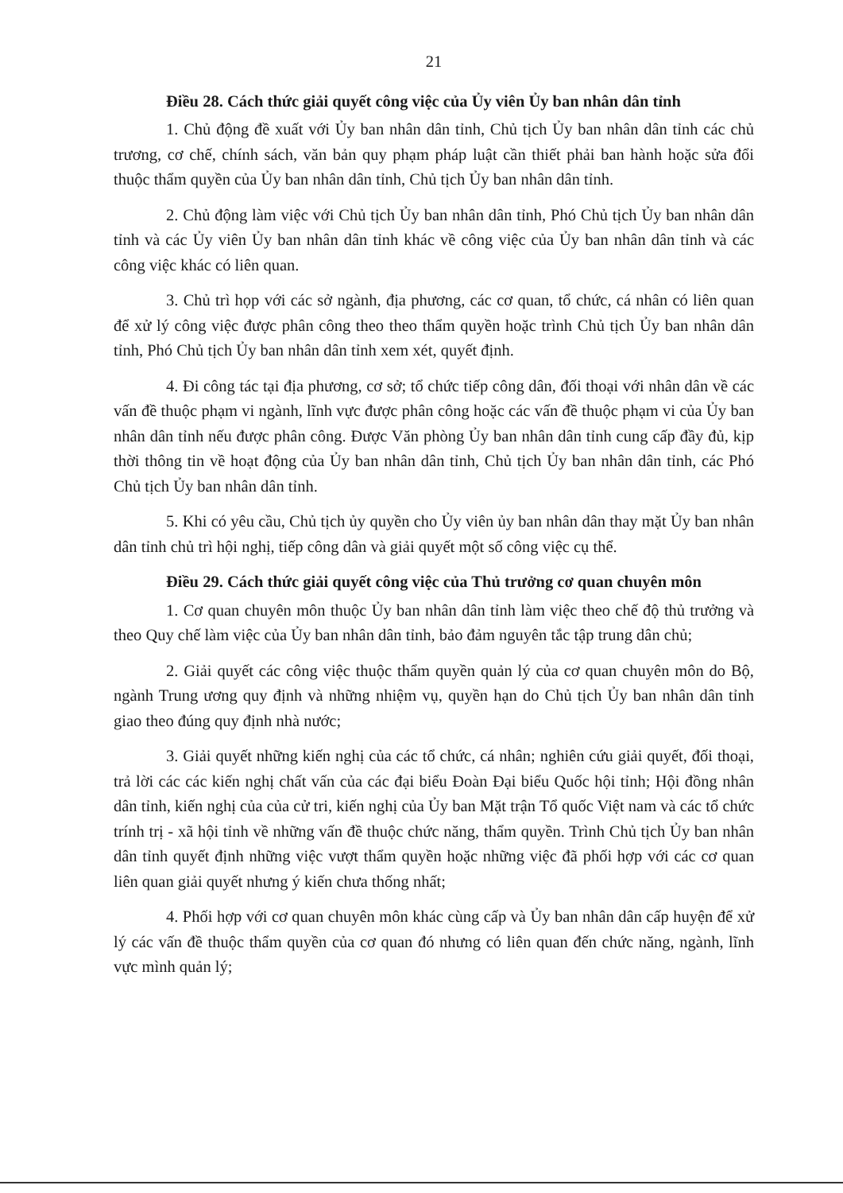21
Điều 28. Cách thức giải quyết công việc của Ủy viên Ủy ban nhân dân tỉnh
1. Chủ động đề xuất với Ủy ban nhân dân tỉnh, Chủ tịch Ủy ban nhân dân tỉnh các chủ trương, cơ chế, chính sách, văn bản quy phạm pháp luật cần thiết phải ban hành hoặc sửa đổi thuộc thẩm quyền của Ủy ban nhân dân tỉnh, Chủ tịch Ủy ban nhân dân tỉnh.
2. Chủ động làm việc với Chủ tịch Ủy ban nhân dân tỉnh, Phó Chủ tịch Ủy ban nhân dân tỉnh và các Ủy viên Ủy ban nhân dân tỉnh khác về công việc của Ủy ban nhân dân tỉnh và các công việc khác có liên quan.
3. Chủ trì họp với các sở ngành, địa phương, các cơ quan, tổ chức, cá nhân có liên quan để xử lý công việc được phân công theo theo thẩm quyền hoặc trình Chủ tịch Ủy ban nhân dân tỉnh, Phó Chủ tịch Ủy ban nhân dân tỉnh xem xét, quyết định.
4. Đi công tác tại địa phương, cơ sở; tổ chức tiếp công dân, đối thoại với nhân dân về các vấn đề thuộc phạm vi ngành, lĩnh vực được phân công hoặc các vấn đề thuộc phạm vi của Ủy ban nhân dân tỉnh nếu được phân công. Được Văn phòng Ủy ban nhân dân tỉnh cung cấp đầy đủ, kịp thời thông tin về hoạt động của Ủy ban nhân dân tỉnh, Chủ tịch Ủy ban nhân dân tỉnh, các Phó Chủ tịch Ủy ban nhân dân tỉnh.
5. Khi có yêu cầu, Chủ tịch ủy quyền cho Ủy viên ủy ban nhân dân thay mặt Ủy ban nhân dân tỉnh chủ trì hội nghị, tiếp công dân và giải quyết một số công việc cụ thể.
Điều 29. Cách thức giải quyết công việc của Thủ trưởng cơ quan chuyên môn
1. Cơ quan chuyên môn thuộc Ủy ban nhân dân tỉnh làm việc theo chế độ thủ trưởng và theo Quy chế làm việc của Ủy ban nhân dân tỉnh, bảo đảm nguyên tắc tập trung dân chủ;
2. Giải quyết các công việc thuộc thẩm quyền quản lý của cơ quan chuyên môn do Bộ, ngành Trung ương quy định và những nhiệm vụ, quyền hạn do Chủ tịch Ủy ban nhân dân tỉnh giao theo đúng quy định nhà nước;
3. Giải quyết những kiến nghị của các tổ chức, cá nhân; nghiên cứu giải quyết, đối thoại, trả lời các các kiến nghị chất vấn của các đại biểu Đoàn Đại biểu Quốc hội tỉnh; Hội đồng nhân dân tỉnh, kiến nghị của của cử tri, kiến nghị của Ủy ban Mặt trận Tổ quốc Việt nam và các tổ chức trính trị - xã hội tỉnh về những vấn đề thuộc chức năng, thẩm quyền. Trình Chủ tịch Ủy ban nhân dân tỉnh quyết định những việc vượt thẩm quyền hoặc những việc đã phối hợp với các cơ quan liên quan giải quyết nhưng ý kiến chưa thống nhất;
4. Phối hợp với cơ quan chuyên môn khác cùng cấp và Ủy ban nhân dân cấp huyện để xử lý các vấn đề thuộc thẩm quyền của cơ quan đó nhưng có liên quan đến chức năng, ngành, lĩnh vực mình quản lý;